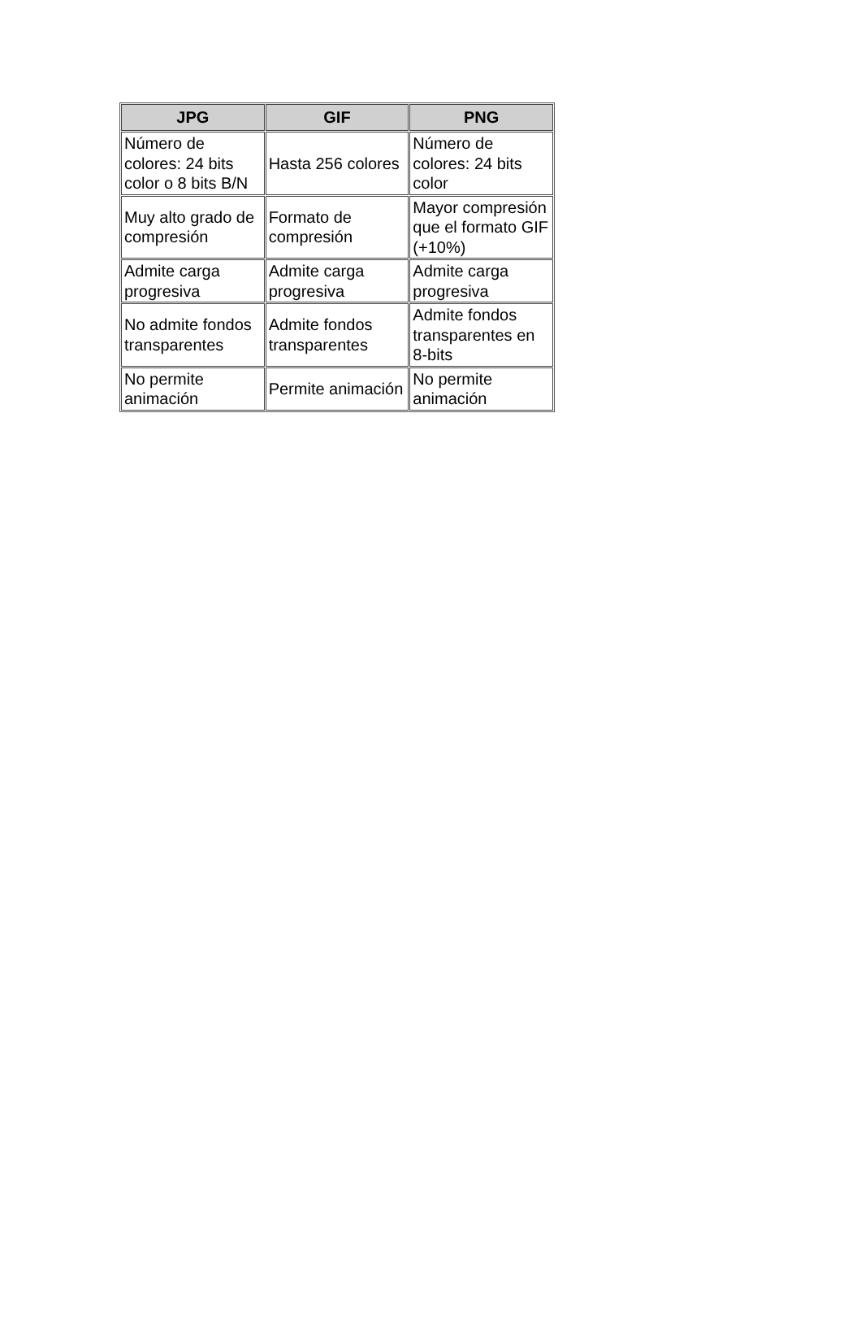| JPG | GIF | PNG |
| --- | --- | --- |
| Número de colores: 24 bits color o 8 bits B/N | Hasta 256 colores | Número de colores: 24 bits color |
| Muy alto grado de compresión | Formato de compresión | Mayor compresión que el formato GIF (+10%) |
| Admite carga progresiva | Admite carga progresiva | Admite carga progresiva |
| No admite fondos transparentes | Admite fondos transparentes | Admite fondos transparentes en 8-bits |
| No permite animación | Permite animación | No permite animación |